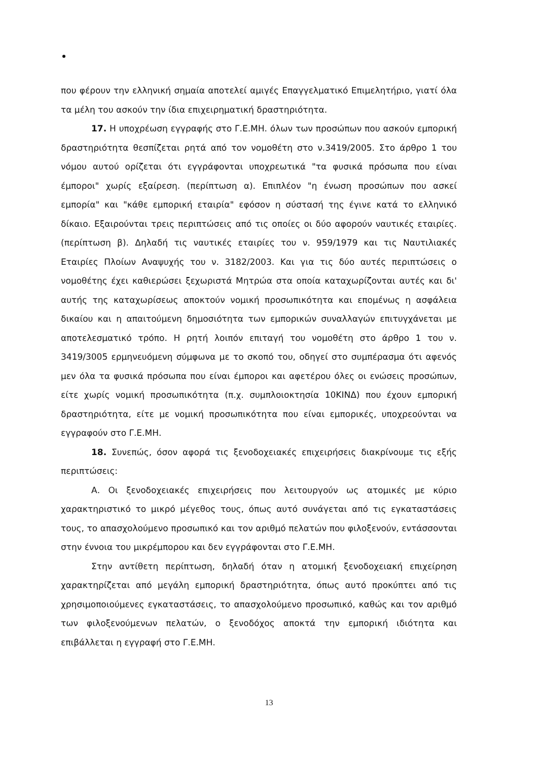που φέρουν την ελληνική σημαία αποτελεί αμιγές Επαγγελματικό Επιμελητήριο, γιατί όλα τα μέλη του ασκούν την ίδια επιχειρηματική δραστηριότητα.
17. Η υποχρέωση εγγραφής στο Γ.Ε.ΜΗ. όλων των προσώπων που ασκούν εμπορική δραστηριότητα θεσπίζεται ρητά από τον νομοθέτη στο ν.3419/2005. Στο άρθρο 1 του νόμου αυτού ορίζεται ότι εγγράφονται υποχρεωτικά "τα φυσικά πρόσωπα που είναι έμποροι" χωρίς εξαίρεση. (περίπτωση α). Επιπλέον "η ένωση προσώπων που ασκεί εμπορία" και "κάθε εμπορική εταιρία" εφόσον η σύστασή της έγινε κατά το ελληνικό δίκαιο. Εξαιρούνται τρεις περιπτώσεις από τις οποίες οι δύο αφορούν ναυτικές εταιρίες. (περίπτωση β). Δηλαδή τις ναυτικές εταιρίες του ν. 959/1979 και τις Ναυτιλιακές Εταιρίες Πλοίων Αναψυχής του ν. 3182/2003. Και για τις δύο αυτές περιπτώσεις ο νομοθέτης έχει καθιερώσει ξεχωριστά Μητρώα στα οποία καταχωρίζονται αυτές και δι' αυτής της καταχωρίσεως αποκτούν νομική προσωπικότητα και επομένως η ασφάλεια δικαίου και η απαιτούμενη δημοσιότητα των εμπορικών συναλλαγών επιτυγχάνεται με αποτελεσματικό τρόπο. Η ρητή λοιπόν επιταγή του νομοθέτη στο άρθρο 1 του ν. 3419/3005 ερμηνευόμενη σύμφωνα με το σκοπό του, οδηγεί στο συμπέρασμα ότι αφενός μεν όλα τα φυσικά πρόσωπα που είναι έμποροι και αφετέρου όλες οι ενώσεις προσώπων, είτε χωρίς νομική προσωπικότητα (π.χ. συμπλοιοκτησία 10ΚΙΝΔ) που έχουν εμπορική δραστηριότητα, είτε με νομική προσωπικότητα που είναι εμπορικές, υποχρεούνται να εγγραφούν στο Γ.Ε.ΜΗ.
18. Συνεπώς, όσον αφορά τις ξενοδοχειακές επιχειρήσεις διακρίνουμε τις εξής περιπτώσεις:
Α. Οι ξενοδοχειακές επιχειρήσεις που λειτουργούν ως ατομικές με κύριο χαρακτηριστικό το μικρό μέγεθος τους, όπως αυτό συνάγεται από τις εγκαταστάσεις τους, το απασχολούμενο προσωπικό και τον αριθμό πελατών που φιλοξενούν, εντάσσονται στην έννοια του μικρέμπορου και δεν εγγράφονται στο Γ.Ε.ΜΗ.
Στην αντίθετη περίπτωση, δηλαδή όταν η ατομική ξενοδοχειακή επιχείρηση χαρακτηρίζεται από μεγάλη εμπορική δραστηριότητα, όπως αυτό προκύπτει από τις χρησιμοποιούμενες εγκαταστάσεις, το απασχολούμενο προσωπικό, καθώς και τον αριθμό των φιλοξενούμενων πελατών, ο ξενοδόχος αποκτά την εμπορική ιδιότητα και επιβάλλεται η εγγραφή στο Γ.Ε.ΜΗ.
13